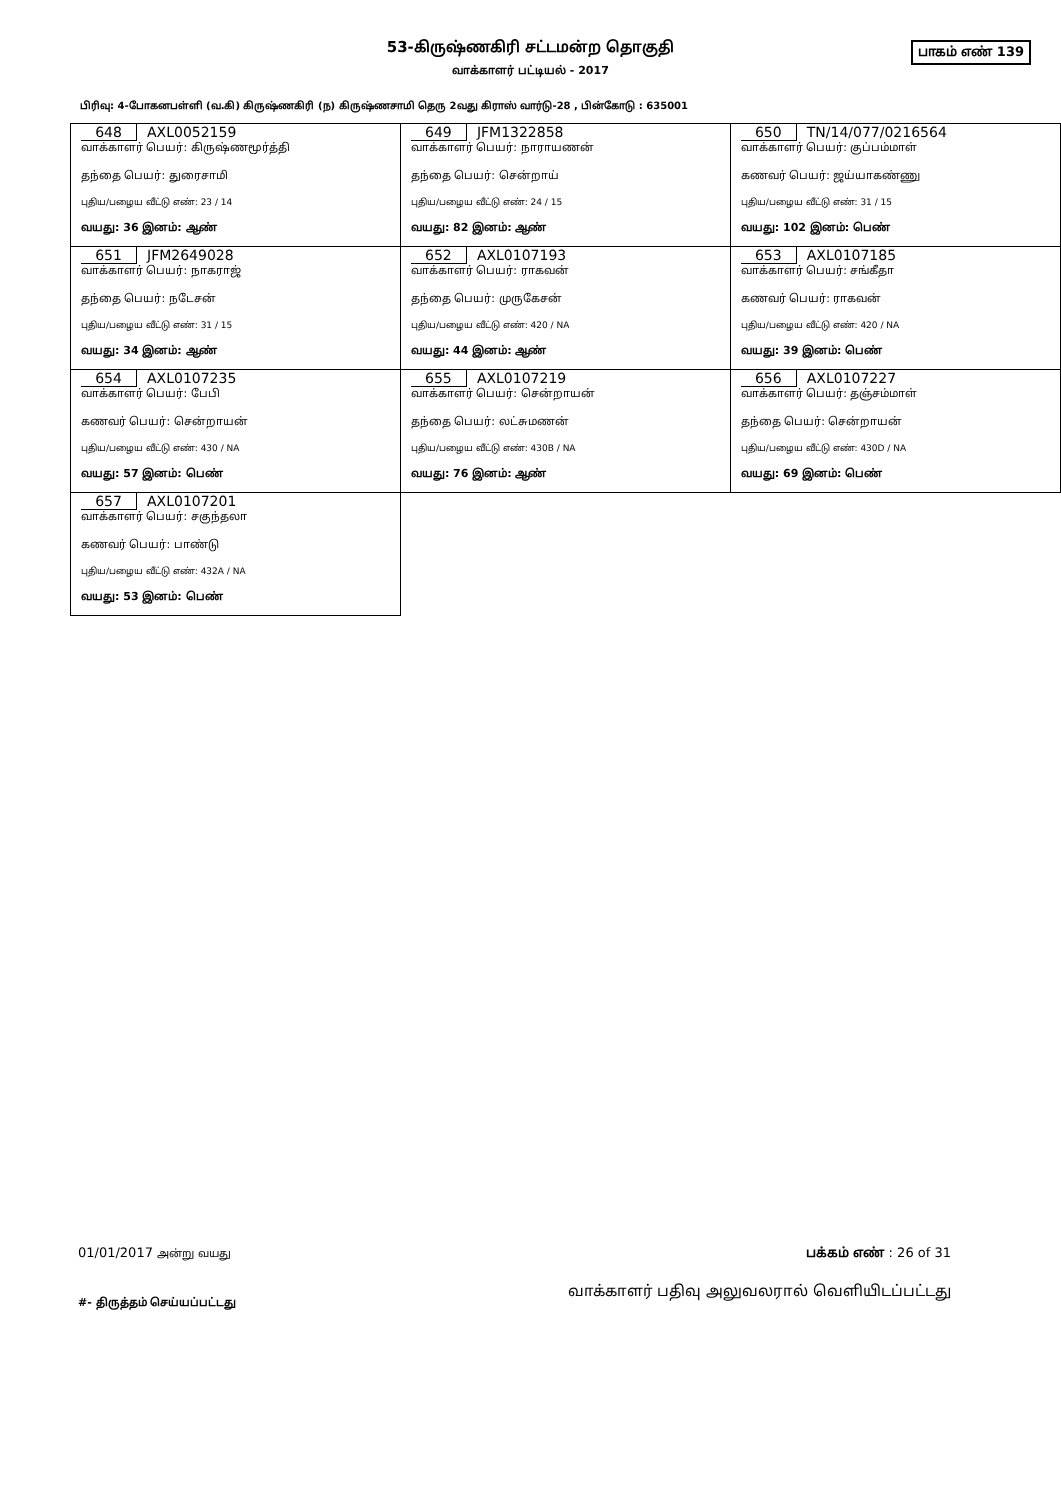53-கிருஷ்ணகிரி சட்டமன்ற தொகுதி
வாக்காளர் பட்டியல் - 2017
பாகம் எண் 139
பிரிவு: 4-போகனபள்ளி (வ.கி) கிருஷ்ணகிரி (ந) கிருஷ்ணசாமி தெரு 2வது கிராஸ் வார்டு-28 , பின்கோடு : 635001
| 648 AXL0052159 வாக்காளர் பெயர்: கிருஷ்ணமூர்த்தி தந்தை பெயர்: துரைசாமி புதிய/பழைய வீட்டு எண்: 23 / 14 வயது: 36 இனம்: ஆண் | 649 JFM1322858 வாக்காளர் பெயர்: நாராயணன் தந்தை பெயர்: சென்றாய் புதிய/பழைய வீட்டு எண்: 24 / 15 வயது: 82 இனம்: ஆண் | 650 TN/14/077/0216564 வாக்காளர் பெயர்: குப்பம்மாள் கணவர் பெயர்: ஜய்யாகண்ணு புதிய/பழைய வீட்டு எண்: 31 / 15 வயது: 102 இனம்: பெண் |
| 651 JFM2649028 வாக்காளர் பெயர்: நாகராஜ் தந்தை பெயர்: நடேசன் புதிய/பழைய வீட்டு எண்: 31 / 15 வயது: 34 இனம்: ஆண் | 652 AXL0107193 வாக்காளர் பெயர்: ராகவன் தந்தை பெயர்: முருகேசன் புதிய/பழைய வீட்டு எண்: 420 / NA வயது: 44 இனம்: ஆண் | 653 AXL0107185 வாக்காளர் பெயர்: சங்கீதா கணவர் பெயர்: ராகவன் புதிய/பழைய வீட்டு எண்: 420 / NA வயது: 39 இனம்: பெண் |
| 654 AXL0107235 வாக்காளர் பெயர்: பேபி கணவர் பெயர்: சென்றாயன் புதிய/பழைய வீட்டு எண்: 430 / NA வயது: 57 இனம்: பெண் | 655 AXL0107219 வாக்காளர் பெயர்: சென்றாயன் தந்தை பெயர்: லட்சுமணன் புதிய/பழைய வீட்டு எண்: 430B / NA வயது: 76 இனம்: ஆண் | 656 AXL0107227 வாக்காளர் பெயர்: தஞ்சம்மாள் தந்தை பெயர்: சென்றாயன் புதிய/பழைய வீட்டு எண்: 430D / NA வயது: 69 இனம்: பெண் |
| 657 AXL0107201 வாக்காளர் பெயர்: சகுந்தலா கணவர் பெயர்: பாண்டு புதிய/பழைய வீட்டு எண்: 432A / NA வயது: 53 இனம்: பெண் | | |
01/01/2017 அன்று வயது பக்கம் எண் : 26 of 31
#- திருத்தம் செய்யப்பட்டது வாக்காளர் பதிவு அலுவலரால் வெளியிடப்பட்டது